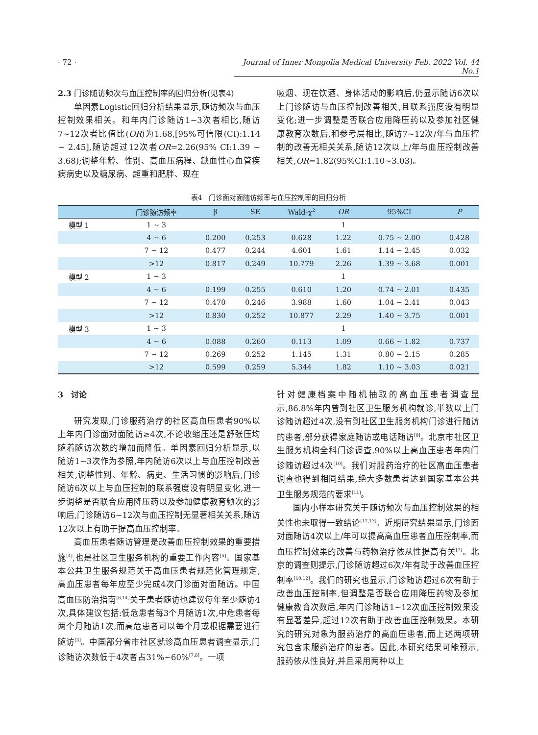· 72 · Journal of Inner Mongolia Medical University Feb. 2022 Vol. 44 No.1
2.3 门诊随访频次与血压控制率的回归分析(见表4)
单因素Logistic回归分析结果显示,随访频次与血压控制效果相关。和年内门诊随访1~3次者相比,随访7~12次者比值比(OR)为1.68,[95%可信限(CI):1.14 ~ 2.45],随访超过12次者OR=2.26(95% CI:1.39 ~ 3.68);调整年龄、性别、高血压病程、缺血性心血管疾病病史以及糖尿病、超重和肥胖、现在
吸烟、现在饮酒、身体活动的影响后,仍显示随访6次以上门诊随访与血压控制改善相关,且联系强度没有明显变化;进一步调整是否联合应用降压药以及参加社区健康教育次数后,和参考层相比,随访7~12次/年与血压控制的改善无相关关系,随访12次以上/年与血压控制改善相关,OR=1.82(95%CI:1.10~3.03)。
表4　门诊面对面随访频率与血压控制率的回归分析
| | 门诊随访频率 | β | SE | Wald-χ<sup>2</sup> | OR | 95%CI | P |
| --- | --- | --- | --- | --- | --- | --- | --- |
| 模型 1 | 1 ~ 3 | | | | 1 | | |
| | 4 ~ 6 | 0.200 | 0.253 | 0.628 | 1.22 | 0.75 ~ 2.00 | 0.428 |
| | 7 ~ 12 | 0.477 | 0.244 | 4.601 | 1.61 | 1.14 ~ 2.45 | 0.032 |
| | >12 | 0.817 | 0.249 | 10.779 | 2.26 | 1.39 ~ 3.68 | 0.001 |
| 模型 2 | 1 ~ 3 | | | | 1 | | |
| | 4 ~ 6 | 0.199 | 0.255 | 0.610 | 1.20 | 0.74 ~ 2.01 | 0.435 |
| | 7 ~ 12 | 0.470 | 0.246 | 3.988 | 1.60 | 1.04 ~ 2.41 | 0.043 |
| | >12 | 0.830 | 0.252 | 10.877 | 2.29 | 1.40 ~ 3.75 | 0.001 |
| 模型 3 | 1 ~ 3 | | | | 1 | | |
| | 4 ~ 6 | 0.088 | 0.260 | 0.113 | 1.09 | 0.66 ~ 1.82 | 0.737 |
| | 7 ~ 12 | 0.269 | 0.252 | 1.145 | 1.31 | 0.80 ~ 2.15 | 0.285 |
| | >12 | 0.599 | 0.259 | 5.344 | 1.82 | 1.10 ~ 3.03 | 0.021 |
3　讨论
研究发现,门诊服药治疗的社区高血压患者90%以上年内门诊面对面随访≥4次,不论收缩压还是舒张压均随着随访次数的增加而降低。单因素回归分析显示,以随访1~3次作为参照,年内随访6次以上与血压控制改善相关,调整性别、年龄、病史、生活习惯的影响后,门诊随访6次以上与血压控制的联系强度没有明显变化,进一步调整是否联合应用降压药以及参加健康教育频次的影响后,门诊随访6~12次与血压控制无显著相关关系,随访12次以上有助于提高血压控制率。
高血压患者随访管理是改善血压控制效果的重要措施<sup>[4]</sup>,也是社区卫生服务机构的重要工作内容<sup>[5]</sup>。国家基本公共卫生服务规范关于高血压患者规范化管理规定,高血压患者每年应至少完成4次门诊面对面随访。中国高血压防治指南<sup>[6,14]</sup>关于患者随访也建议每年至少随访4次,具体建议包括:低危患者每3个月随访1次,中危患者每两个月随访1次,而高危患者可以每个月或根据需要进行随访<sup>[3]</sup>。中国部分省市社区就诊高血压患者调查显示,门诊随访次数低于4次者占31%~60%<sup>[7,8]</sup>。一项
针对健康档案中随机抽取的高血压患者调查显示,86.8%年内曾到社区卫生服务机构就诊,半数以上门诊随访超过4次,没有到社区卫生服务机构门诊进行随访的患者,部分获得家庭随访或电话随访<sup>[9]</sup>。北京市社区卫生服务机构全科门诊调查,90%以上高血压患者年内门诊随访超过4次<sup>[10]</sup>。我们对服药治疗的社区高血压患者调查也得到相同结果,绝大多数患者达到国家基本公共卫生服务规范的要求<sup>[11]</sup>。
国内小样本研究关于随访频次与血压控制效果的相关性也未取得一致结论<sup>[12,13]</sup>。近期研究结果显示,门诊面对面随访4次以上/年可以提高高血压患者血压控制率,而血压控制效果的改善与药物治疗依从性提高有关<sup>[7]</sup>。北京的调查则提示,门诊随访超过6次/年有助于改善血压控制率<sup>[10,12]</sup>。我们的研究也显示,门诊随访超过6次有助于改善血压控制率,但调整是否联合应用降压药物及参加健康教育次数后,年内门诊随访1~12次血压控制效果没有显著差异,超过12次有助于改善血压控制效果。本研究的研究对象为服药治疗的高血压患者,而上述两项研究包含未服药治疗的患者。因此,本研究结果可能预示,服药依从性良好,并且采用两种以上